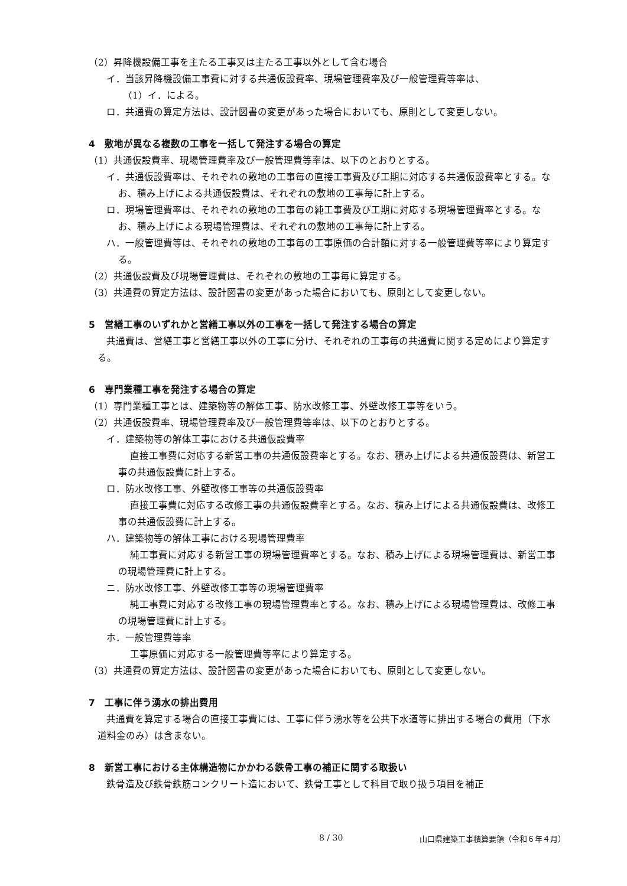（2）昇降機設備工事を主たる工事又は主たる工事以外として含む場合
イ．当該昇降機設備工事費に対する共通仮設費率、現場管理費率及び一般管理費等率は、
　（1）イ．による。
ロ．共通費の算定方法は、設計図書の変更があった場合においても、原則として変更しない。
4　敷地が異なる複数の工事を一括して発注する場合の算定
（1）共通仮設費率、現場管理費率及び一般管理費等率は、以下のとおりとする。
イ．共通仮設費率は、それぞれの敷地の工事毎の直接工事費及び工期に対応する共通仮設費率とする。なお、積み上げによる共通仮設費は、それぞれの敷地の工事毎に計上する。
ロ．現場管理費率は、それぞれの敷地の工事毎の純工事費及び工期に対応する現場管理費率とする。なお、積み上げによる現場管理費は、それぞれの敷地の工事毎に計上する。
ハ．一般管理費等は、それぞれの敷地の工事毎の工事原価の合計額に対する一般管理費等率により算定する。
（2）共通仮設費及び現場管理費は、それぞれの敷地の工事毎に算定する。
（3）共通費の算定方法は、設計図書の変更があった場合においても、原則として変更しない。
5　営繕工事のいずれかと営繕工事以外の工事を一括して発注する場合の算定
共通費は、営繕工事と営繕工事以外の工事に分け、それぞれの工事毎の共通費に関する定めにより算定する。
6　専門業種工事を発注する場合の算定
（1）専門業種工事とは、建築物等の解体工事、防水改修工事、外壁改修工事等をいう。
（2）共通仮設費率、現場管理費率及び一般管理費等率は、以下のとおりとする。
イ．建築物等の解体工事における共通仮設費率
直接工事費に対応する新営工事の共通仮設費率とする。なお、積み上げによる共通仮設費は、新営工事の共通仮設費に計上する。
ロ．防水改修工事、外壁改修工事等の共通仮設費率
直接工事費に対応する改修工事の共通仮設費率とする。なお、積み上げによる共通仮設費は、改修工事の共通仮設費に計上する。
ハ．建築物等の解体工事における現場管理費率
純工事費に対応する新営工事の現場管理費率とする。なお、積み上げによる現場管理費は、新営工事の現場管理費に計上する。
ニ．防水改修工事、外壁改修工事等の現場管理費率
純工事費に対応する改修工事の現場管理費率とする。なお、積み上げによる現場管理費は、改修工事の現場管理費に計上する。
ホ．一般管理費等率
工事原価に対応する一般管理費等率により算定する。
（3）共通費の算定方法は、設計図書の変更があった場合においても、原則として変更しない。
7　工事に伴う湧水の排出費用
共通費を算定する場合の直接工事費には、工事に伴う湧水等を公共下水道等に排出する場合の費用（下水道料金のみ）は含まない。
8　新営工事における主体構造物にかかわる鉄骨工事の補正に関する取扱い
鉄骨造及び鉄骨鉄筋コンクリート造において、鉄骨工事として科目で取り扱う項目を補正
8 / 30 山口県建築工事積算要領（令和６年４月）